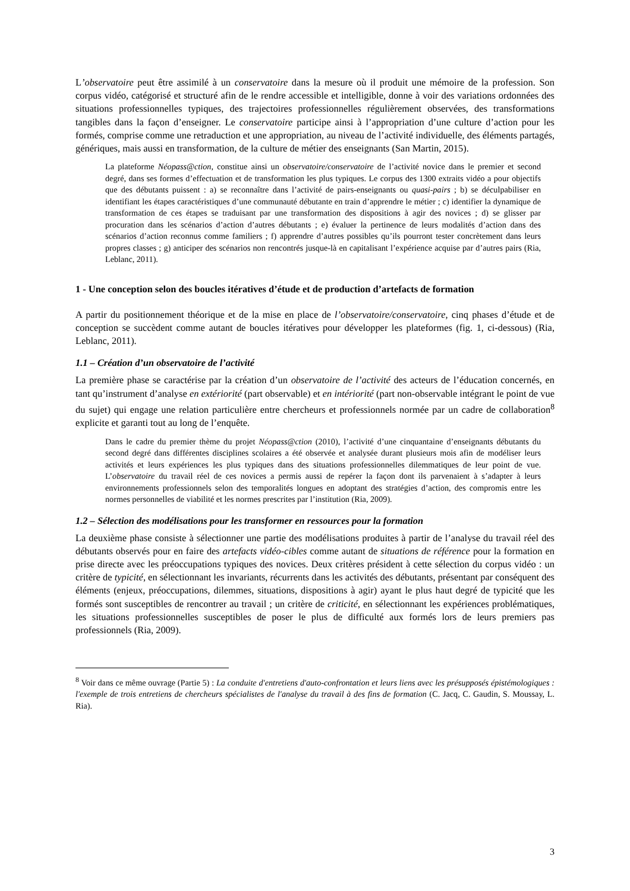L’observatoire peut être assimilé à un conservatoire dans la mesure où il produit une mémoire de la profession. Son corpus vidéo, catégorisé et structuré afin de le rendre accessible et intelligible, donne à voir des variations ordonnées des situations professionnelles typiques, des trajectoires professionnelles régulièrement observées, des transformations tangibles dans la façon d’enseigner. Le conservatoire participe ainsi à l’appropriation d’une culture d’action pour les formés, comprise comme une retraduction et une appropriation, au niveau de l’activité individuelle, des éléments partagés, génériques, mais aussi en transformation, de la culture de métier des enseignants (San Martin, 2015).
La plateforme Néopass@ction, constitue ainsi un observatoire/conservatoire de l’activité novice dans le premier et second degré, dans ses formes d’effectuation et de transformation les plus typiques. Le corpus des 1300 extraits vidéo a pour objectifs que des débutants puissent : a) se reconnaître dans l’activité de pairs-enseignants ou quasi-pairs ; b) se déculpabiliser en identifiant les étapes caractéristiques d’une communauté débutante en train d’apprendre le métier ; c) identifier la dynamique de transformation de ces étapes se traduisant par une transformation des dispositions à agir des novices ; d) se glisser par procuration dans les scénarios d’action d’autres débutants ; e) évaluer la pertinence de leurs modalités d’action dans des scénarios d’action reconnus comme familiers ; f) apprendre d’autres possibles qu’ils pourront tester concrètement dans leurs propres classes ; g) anticiper des scénarios non rencontrés jusque-là en capitalisant l’expérience acquise par d’autres pairs (Ria, Leblanc, 2011).
1 - Une conception selon des boucles itératives d’étude et de production d’artefacts de formation
A partir du positionnement théorique et de la mise en place de l’observatoire/conservatoire, cinq phases d’étude et de conception se succèdent comme autant de boucles itératives pour développer les plateformes (fig. 1, ci-dessous) (Ria, Leblanc, 2011).
1.1 – Création d’un observatoire de l’activité
La première phase se caractérise par la création d’un observatoire de l’activité des acteurs de l’éducation concernés, en tant qu’instrument d’analyse en extériorité (part observable) et en intériorité (part non-observable intégrant le point de vue du sujet) qui engage une relation particulière entre chercheurs et professionnels normée par un cadre de collaboration<sup>8</sup> explicite et garanti tout au long de l’enquête.
Dans le cadre du premier thème du projet Néopass@ction (2010), l’activité d’une cinquantaine d’enseignants débutants du second degré dans différentes disciplines scolaires a été observée et analysée durant plusieurs mois afin de modéliser leurs activités et leurs expériences les plus typiques dans des situations professionnelles dilemmatiques de leur point de vue. L’observatoire du travail réel de ces novices a permis aussi de repérer la façon dont ils parvenaient à s’adapter à leurs environnements professionnels selon des temporalités longues en adoptant des stratégies d’action, des compromis entre les normes personnelles de viabilité et les normes prescrites par l’institution (Ria, 2009).
1.2 – Sélection des modélisations pour les transformer en ressources pour la formation
La deuxième phase consiste à sélectionner une partie des modélisations produites à partir de l’analyse du travail réel des débutants observés pour en faire des artefacts vidéo-cibles comme autant de situations de référence pour la formation en prise directe avec les préoccupations typiques des novices. Deux critères président à cette sélection du corpus vidéo : un critère de typicité, en sélectionnant les invariants, récurrents dans les activités des débutants, présentant par conséquent des éléments (enjeux, préoccupations, dilemmes, situations, dispositions à agir) ayant le plus haut degré de typicité que les formés sont susceptibles de rencontrer au travail ; un critère de criticité, en sélectionnant les expériences problématiques, les situations professionnelles susceptibles de poser le plus de difficulté aux formés lors de leurs premiers pas professionnels (Ria, 2009).
<sup>8</sup> Voir dans ce même ouvrage (Partie 5) : La conduite d'entretiens d'auto-confrontation et leurs liens avec les présupposés épistémologiques : l'exemple de trois entretiens de chercheurs spécialistes de l'analyse du travail à des fins de formation (C. Jacq, C. Gaudin, S. Moussay, L. Ria).
3